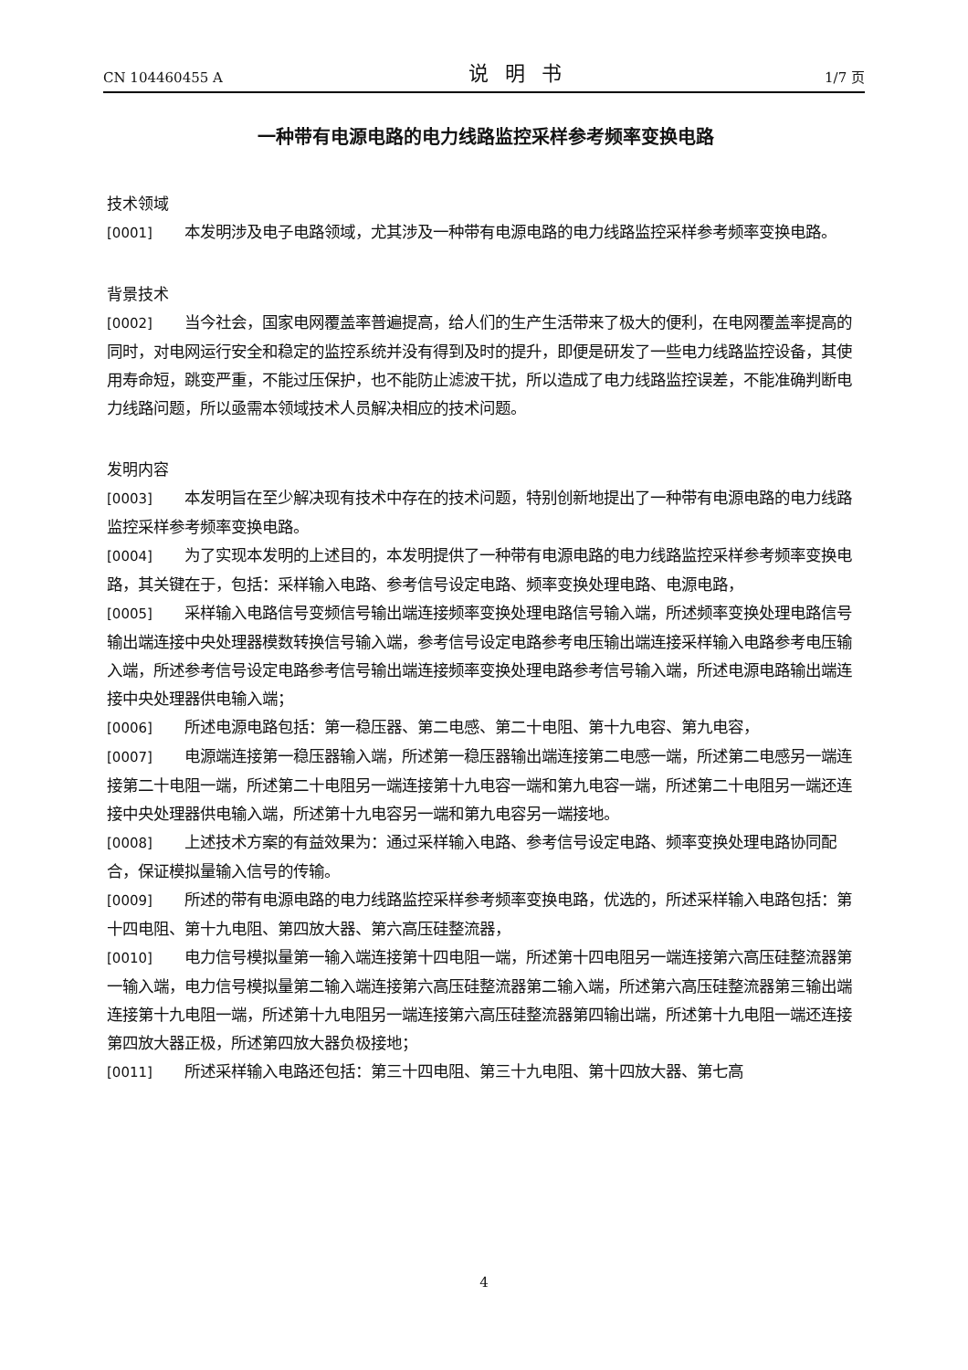CN 104460455 A 说明书 1/7 页
一种带有电源电路的电力线路监控采样参考频率变换电路
技术领域
[0001] 本发明涉及电子电路领域，尤其涉及一种带有电源电路的电力线路监控采样参考频率变换电路。
背景技术
[0002] 当今社会，国家电网覆盖率普遍提高，给人们的生产生活带来了极大的便利，在电网覆盖率提高的同时，对电网运行安全和稳定的监控系统并没有得到及时的提升，即便是研发了一些电力线路监控设备，其使用寿命短，跳变严重，不能过压保护，也不能防止滤波干扰，所以造成了电力线路监控误差，不能准确判断电力线路问题，所以亟需本领域技术人员解决相应的技术问题。
发明内容
[0003] 本发明旨在至少解决现有技术中存在的技术问题，特别创新地提出了一种带有电源电路的电力线路监控采样参考频率变换电路。
[0004] 为了实现本发明的上述目的，本发明提供了一种带有电源电路的电力线路监控采样参考频率变换电路，其关键在于，包括：采样输入电路、参考信号设定电路、频率变换处理电路、电源电路，
[0005] 采样输入电路信号变频信号输出端连接频率变换处理电路信号输入端，所述频率变换处理电路信号输出端连接中央处理器模数转换信号输入端，参考信号设定电路参考电压输出端连接采样输入电路参考电压输入端，所述参考信号设定电路参考信号输出端连接频率变换处理电路参考信号输入端，所述电源电路输出端连接中央处理器供电输入端；
[0006] 所述电源电路包括：第一稳压器、第二电感、第二十电阻、第十九电容、第九电容，
[0007] 电源端连接第一稳压器输入端，所述第一稳压器输出端连接第二电感一端，所述第二电感另一端连接第二十电阻一端，所述第二十电阻另一端连接第十九电容一端和第九电容一端，所述第二十电阻另一端还连接中央处理器供电输入端，所述第十九电容另一端和第九电容另一端接地。
[0008] 上述技术方案的有益效果为：通过采样输入电路、参考信号设定电路、频率变换处理电路协同配合，保证模拟量输入信号的传输。
[0009] 所述的带有电源电路的电力线路监控采样参考频率变换电路，优选的，所述采样输入电路包括：第十四电阻、第十九电阻、第四放大器、第六高压硅整流器，
[0010] 电力信号模拟量第一输入端连接第十四电阻一端，所述第十四电阻另一端连接第六高压硅整流器第一输入端，电力信号模拟量第二输入端连接第六高压硅整流器第二输入端，所述第六高压硅整流器第三输出端连接第十九电阻一端，所述第十九电阻另一端连接第六高压硅整流器第四输出端，所述第十九电阻一端还连接第四放大器正极，所述第四放大器负极接地；
[0011] 所述采样输入电路还包括：第三十四电阻、第三十九电阻、第十四放大器、第七高
4